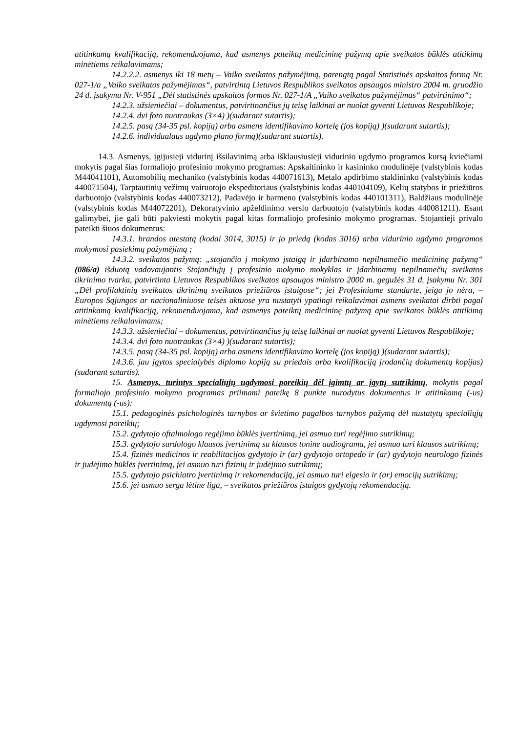atitinkamą kvalifikaciją, rekomenduojama, kad asmenys pateiktų medicininę pažymą apie sveikatos būklės atitikimą minėtiems reikalavimams;
14.2.2.2. asmenys iki 18 metų – Vaiko sveikatos pažymėjimą, parengtą pagal Statistinės apskaitos formą Nr. 027-1/a „Vaiko sveikatos pažymėjimas“, patvirtintą Lietuvos Respublikos sveikatos apsaugos ministro 2004 m. gruodžio 24 d. įsakymu Nr. V-951 „Dėl statistinės apskaitos formos Nr. 027-1/A „Vaiko sveikatos pažymėjimas“ patvirtinimo“;
14.2.3. užsieniečiai – dokumentus, patvirtinančius jų teisę laikinai ar nuolat gyventi Lietuvos Respublikoje;
14.2.4. dvi foto nuotraukas (3×4) )(sudarant sutartis);
14.2.5. pasą (34-35 psl. kopiją) arba asmens identifikavimo kortelę (jos kopiją) )(sudarant sutartis);
14.2.6. individualaus ugdymo plano formą)(sudarant sutartis).
14.3. Asmenys, įgijusieji vidurinį išsilavinimą arba išklausiusieji vidurinio ugdymo programos kursą kviečiami mokytis pagal šias formaliojo profesinio mokymo programas: Apskaitininko ir kasininko modulinėje (valstybinis kodas M44041101), Automobilių mechaniko (valstybinis kodas 440071613), Metalo apdirbimo staklininko (valstybinis kodas 440071504), Tarptautinių vežimų vairuotojo ekspeditoriaus (valstybinis kodas 440104109), Kelių statybos ir priežiūros darbuotojo (valstybinis kodas 440073212), Padavėjo ir barmeno (valstybinis kodas 440101311), Baldžiaus modulinėje (valstybinis kodas M44072201), Dekoratyvinio apželdinimo verslo darbuotojo (valstybinis kodas 440081211). Esant galimybei, jie gali būti pakviesti mokytis pagal kitas formaliojo profesinio mokymo programas. Stojantieji privalo pateikti šiuos dokumentus:
14.3.1. brandos atestatą (kodai 3014, 3015) ir jo priedą (kodas 3016) arba vidurinio ugdymo programos mokymosi pasiekimų pažymėjimą ;
14.3.2. sveikatos pažymą: „stojančio į mokymo įstaigą ir įdarbinamo nepilnamečio medicininę pažymą“ (086/a) išduotą vadovaujantis Stojančiųjų į profesinio mokymo mokyklas ir įdarbinamų nepilnamečių sveikatos tikrinimo tvarka, patvirtinta Lietuvos Respublikos sveikatos apsaugos ministro 2000 m. gegužės 31 d. įsakymu Nr. 301 „Dėl profilaktinių sveikatos tikrinimų sveikatos priežiūros įstaigose“; jei Profesiniame standarte, jeigu jo nėra, – Europos Sąjungos ar nacionaliniuose teisės aktuose yra nustatyti ypatingi reikalavimai asmens sveikatai dirbti pagal atitinkamą kvalifikaciją, rekomenduojama, kad asmenys pateiktų medicininę pažymą apie sveikatos būklės atitikimą minėtiems reikalavimams;
14.3.3. užsieniečiai – dokumentus, patvirtinančius jų teisę laikinai ar nuolat gyventi Lietuvos Respublikoje;
14.3.4. dvi foto nuotraukas (3×4) )(sudarant sutartis);
14.3.5. pasą (34-35 psl. kopiją) arba asmens identifikavimo kortelę (jos kopiją) )(sudarant sutartis);
14.3.6. jau įgytos specialybės diplomo kopiją su priedais arba kvalifikaciją įrodančių dokumentų kopijas)(sudarant sutartis).
15. Asmenys, turintys specialiųjų ugdymosi poreikių dėl įgimtų ar įgytų sutrikimų, mokytis pagal formaliojo profesinio mokymo programas priimami pateikę 8 punkte nurodytus dokumentus ir atitinkamą (-us) dokumentą (-us):
15.1. pedagoginės psichologinės tarnybos ar švietimo pagalbos tarnybos pažymą dėl nustatytų specialiųjų ugdymosi poreikių;
15.2. gydytojo oftalmologo regėjimo būklės įvertinimą, jei asmuo turi regėjimo sutrikimų;
15.3. gydytojo surdologo klausos įvertinimą su klausos tonine audiograma, jei asmuo turi klausos sutrikimų;
15.4. fizinės medicinos ir reabilitacijos gydytojo ir (ar) gydytojo ortopedo ir (ar) gydytojo neurologo fizinės ir judėjimo būklės įvertinimą, jei asmuo turi fizinių ir judėjimo sutrikimų;
15.5. gydytojo psichiatro įvertinimą ir rekomendaciją, jei asmuo turi elgesio ir (ar) emocijų sutrikimų;
15.6. jei asmuo serga lėtine liga, – sveikatos priežiūros įstaigos gydytojų rekomendaciją.